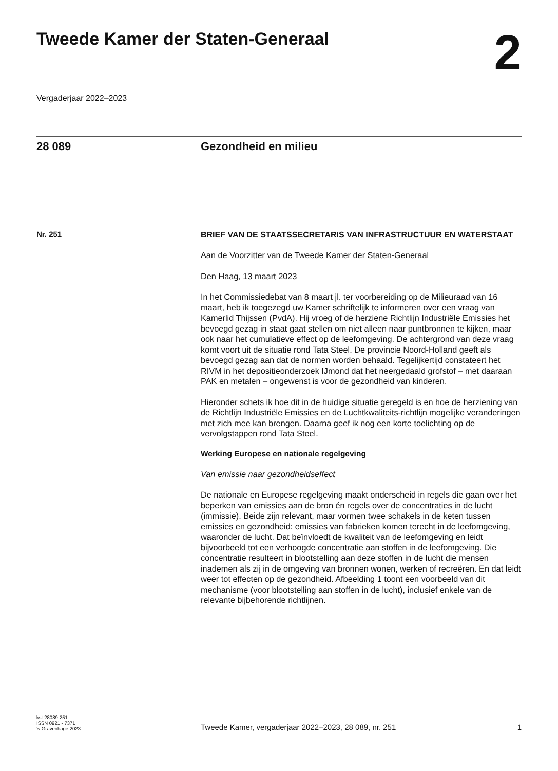Tweede Kamer der Staten-Generaal
2
Vergaderjaar 2022–2023
28 089 Gezondheid en milieu
Nr. 251
BRIEF VAN DE STAATSSECRETARIS VAN INFRASTRUCTUUR EN WATERSTAAT
Aan de Voorzitter van de Tweede Kamer der Staten-Generaal
Den Haag, 13 maart 2023
In het Commissiedebat van 8 maart jl. ter voorbereiding op de Milieuraad van 16 maart, heb ik toegezegd uw Kamer schriftelijk te informeren over een vraag van Kamerlid Thijssen (PvdA). Hij vroeg of de herziene Richtlijn Industriële Emissies het bevoegd gezag in staat gaat stellen om niet alleen naar puntbronnen te kijken, maar ook naar het cumulatieve effect op de leefomgeving. De achtergrond van deze vraag komt voort uit de situatie rond Tata Steel. De provincie Noord-Holland geeft als bevoegd gezag aan dat de normen worden behaald. Tegelijkertijd constateert het RIVM in het depositieonderzoek IJmond dat het neergedaald grofstof – met daaraan PAK en metalen – ongewenst is voor de gezondheid van kinderen.
Hieronder schets ik hoe dit in de huidige situatie geregeld is en hoe de herziening van de Richtlijn Industriële Emissies en de Luchtkwaliteits-richtlijn mogelijke veranderingen met zich mee kan brengen. Daarna geef ik nog een korte toelichting op de vervolgstappen rond Tata Steel.
Werking Europese en nationale regelgeving
Van emissie naar gezondheidseffect
De nationale en Europese regelgeving maakt onderscheid in regels die gaan over het beperken van emissies aan de bron én regels over de concentraties in de lucht (immissie). Beide zijn relevant, maar vormen twee schakels in de keten tussen emissies en gezondheid: emissies van fabrieken komen terecht in de leefomgeving, waaronder de lucht. Dat beïnvloedt de kwaliteit van de leefomgeving en leidt bijvoorbeeld tot een verhoogde concentratie aan stoffen in de leefomgeving. Die concentratie resulteert in blootstelling aan deze stoffen in de lucht die mensen inademen als zij in de omgeving van bronnen wonen, werken of recreëren. En dat leidt weer tot effecten op de gezondheid. Afbeelding 1 toont een voorbeeld van dit mechanisme (voor blootstelling aan stoffen in de lucht), inclusief enkele van de relevante bijbehorende richtlijnen.
kst-28089-251
ISSN 0921 - 7371
’s-Gravenhage 2023
Tweede Kamer, vergaderjaar 2022–2023, 28 089, nr. 251 1